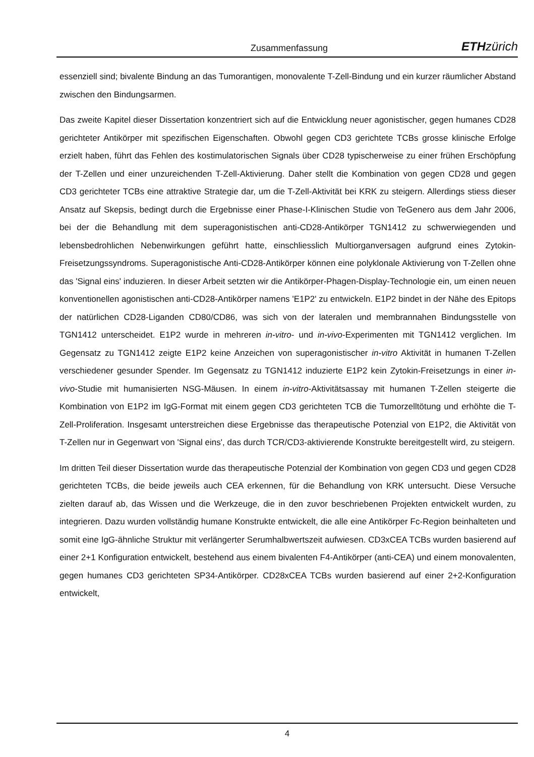Zusammenfassung ETHzürich
essenziell sind; bivalente Bindung an das Tumorantigen, monovalente T-Zell-Bindung und ein kurzer räumlicher Abstand zwischen den Bindungsarmen.
Das zweite Kapitel dieser Dissertation konzentriert sich auf die Entwicklung neuer agonistischer, gegen humanes CD28 gerichteter Antikörper mit spezifischen Eigenschaften. Obwohl gegen CD3 gerichtete TCBs grosse klinische Erfolge erzielt haben, führt das Fehlen des kostimulatorischen Signals über CD28 typischerweise zu einer frühen Erschöpfung der T-Zellen und einer unzureichenden T-Zell-Aktivierung. Daher stellt die Kombination von gegen CD28 und gegen CD3 gerichteter TCBs eine attraktive Strategie dar, um die T-Zell-Aktivität bei KRK zu steigern. Allerdings stiess dieser Ansatz auf Skepsis, bedingt durch die Ergebnisse einer Phase-I-Klinischen Studie von TeGenero aus dem Jahr 2006, bei der die Behandlung mit dem superagonistischen anti-CD28-Antikörper TGN1412 zu schwerwiegenden und lebensbedrohlichen Nebenwirkungen geführt hatte, einschliesslich Multiorganversagen aufgrund eines Zytokin-Freisetzungssyndroms. Superagonistische Anti-CD28-Antikörper können eine polyklonale Aktivierung von T-Zellen ohne das 'Signal eins' induzieren. In dieser Arbeit setzten wir die Antikörper-Phagen-Display-Technologie ein, um einen neuen konventionellen agonistischen anti-CD28-Antikörper namens 'E1P2' zu entwickeln. E1P2 bindet in der Nähe des Epitops der natürlichen CD28-Liganden CD80/CD86, was sich von der lateralen und membrannahen Bindungsstelle von TGN1412 unterscheidet. E1P2 wurde in mehreren in-vitro- und in-vivo-Experimenten mit TGN1412 verglichen. Im Gegensatz zu TGN1412 zeigte E1P2 keine Anzeichen von superagonistischer in-vitro Aktivität in humanen T-Zellen verschiedener gesunder Spender. Im Gegensatz zu TGN1412 induzierte E1P2 kein Zytokin-Freisetzungs in einer in-vivo-Studie mit humanisierten NSG-Mäusen. In einem in-vitro-Aktivitätsassay mit humanen T-Zellen steigerte die Kombination von E1P2 im IgG-Format mit einem gegen CD3 gerichteten TCB die Tumorzelltötung und erhöhte die T-Zell-Proliferation. Insgesamt unterstreichen diese Ergebnisse das therapeutische Potenzial von E1P2, die Aktivität von T-Zellen nur in Gegenwart von 'Signal eins', das durch TCR/CD3-aktivierende Konstrukte bereitgestellt wird, zu steigern.
Im dritten Teil dieser Dissertation wurde das therapeutische Potenzial der Kombination von gegen CD3 und gegen CD28 gerichteten TCBs, die beide jeweils auch CEA erkennen, für die Behandlung von KRK untersucht. Diese Versuche zielten darauf ab, das Wissen und die Werkzeuge, die in den zuvor beschriebenen Projekten entwickelt wurden, zu integrieren. Dazu wurden vollständig humane Konstrukte entwickelt, die alle eine Antikörper Fc-Region beinhalteten und somit eine IgG-ähnliche Struktur mit verlängerter Serumhalbwertszeit aufwiesen. CD3xCEA TCBs wurden basierend auf einer 2+1 Konfiguration entwickelt, bestehend aus einem bivalenten F4-Antikörper (anti-CEA) und einem monovalenten, gegen humanes CD3 gerichteten SP34-Antikörper. CD28xCEA TCBs wurden basierend auf einer 2+2-Konfiguration entwickelt,
4